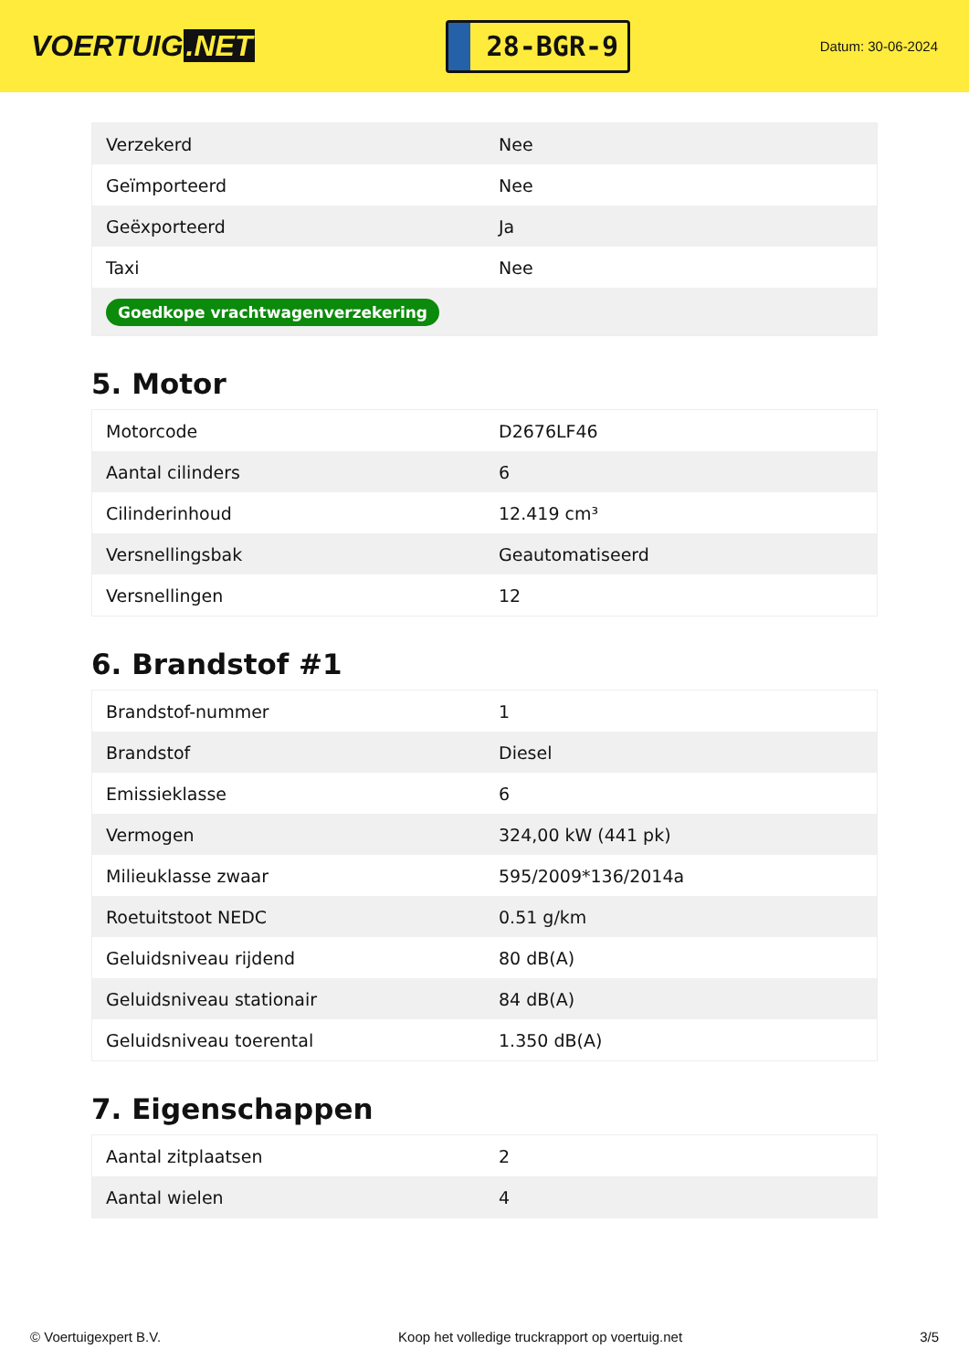VOERTUIG.NET
28-BGR-9
Datum: 30-06-2024
| Verzekerd | Nee |
| Geïmporteerd | Nee |
| Geëxporteerd | Ja |
| Taxi | Nee |
| Goedkope vrachtwagenverzekering | |
5. Motor
| Motorcode | D2676LF46 |
| Aantal cilinders | 6 |
| Cilinderinhoud | 12.419 cm³ |
| Versnellingsbak | Geautomatiseerd |
| Versnellingen | 12 |
6. Brandstof #1
| Brandstof-nummer | 1 |
| Brandstof | Diesel |
| Emissieklasse | 6 |
| Vermogen | 324,00 kW (441 pk) |
| Milieuklasse zwaar | 595/2009*136/2014a |
| Roetuitstoot NEDC | 0.51 g/km |
| Geluidsniveau rijdend | 80 dB(A) |
| Geluidsniveau stationair | 84 dB(A) |
| Geluidsniveau toerental | 1.350 dB(A) |
7. Eigenschappen
| Aantal zitplaatsen | 2 |
| Aantal wielen | 4 |
© Voertuigexpert B.V. Koop het volledige truckrapport op voertuig.net 3/5